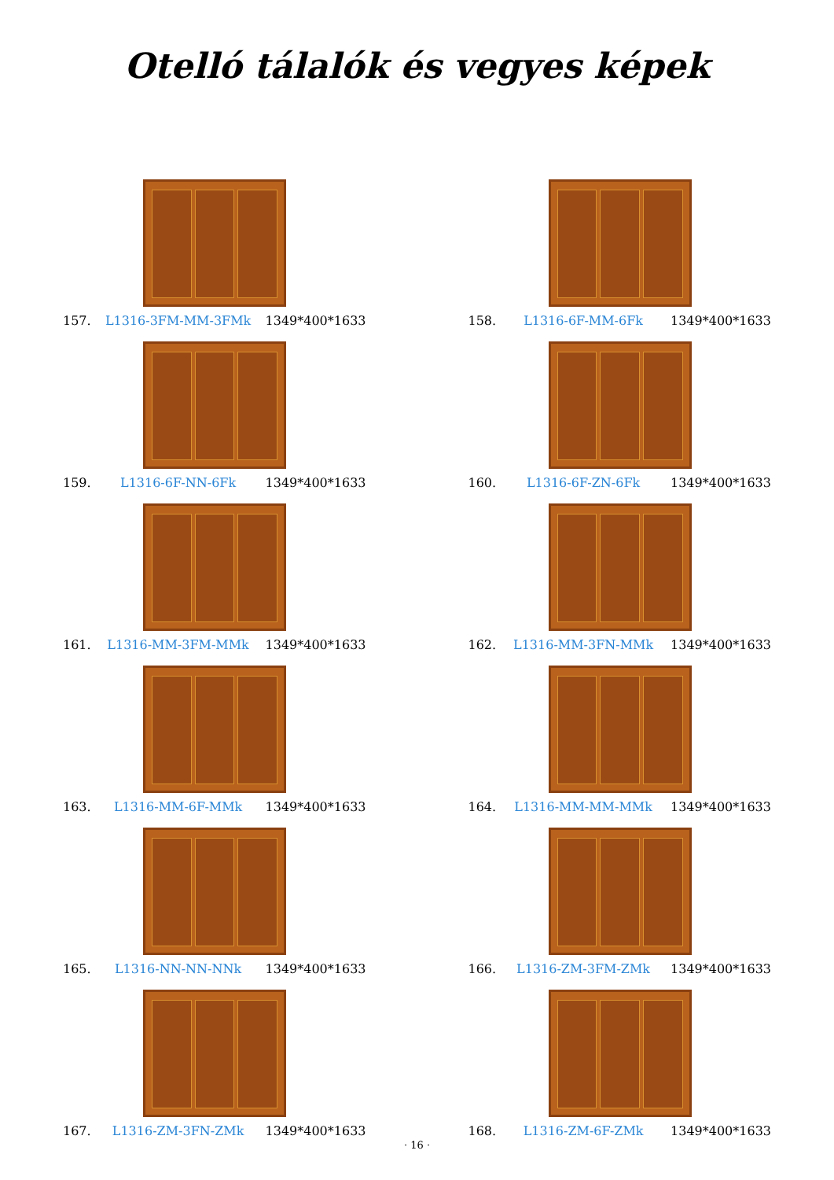Otelló tálalók és vegyes képek
157. L1316-3FM-MM-3FMk 1349*400*1633
158. L1316-6F-MM-6Fk 1349*400*1633
159. L1316-6F-NN-6Fk 1349*400*1633
160. L1316-6F-ZN-6Fk 1349*400*1633
161. L1316-MM-3FM-MMk 1349*400*1633
162. L1316-MM-3FN-MMk 1349*400*1633
163. L1316-MM-6F-MMk 1349*400*1633
164. L1316-MM-MM-MMk 1349*400*1633
165. L1316-NN-NN-NNk 1349*400*1633
166. L1316-ZM-3FM-ZMk 1349*400*1633
167. L1316-ZM-3FN-ZMk 1349*400*1633
168. L1316-ZM-6F-ZMk 1349*400*1633
· 16 ·